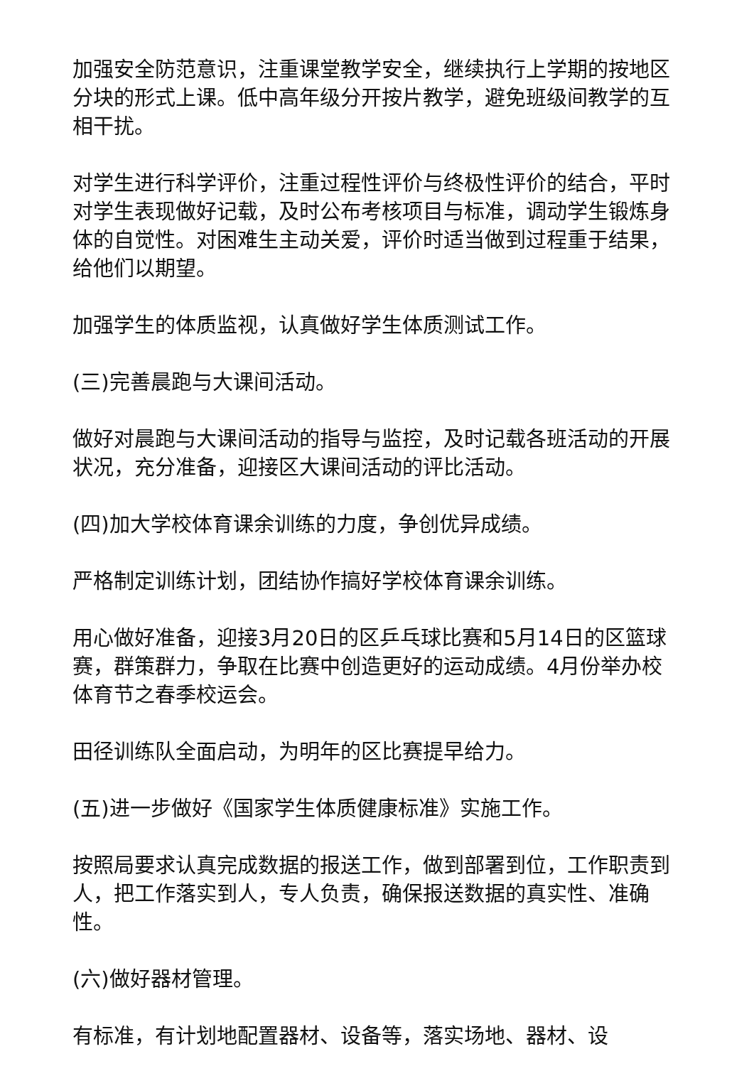加强安全防范意识，注重课堂教学安全，继续执行上学期的按地区分块的形式上课。低中高年级分开按片教学，避免班级间教学的互相干扰。
对学生进行科学评价，注重过程性评价与终极性评价的结合，平时对学生表现做好记载，及时公布考核项目与标准，调动学生锻炼身体的自觉性。对困难生主动关爱，评价时适当做到过程重于结果，给他们以期望。
加强学生的体质监视，认真做好学生体质测试工作。
(三)完善晨跑与大课间活动。
做好对晨跑与大课间活动的指导与监控，及时记载各班活动的开展状况，充分准备，迎接区大课间活动的评比活动。
(四)加大学校体育课余训练的力度，争创优异成绩。
严格制定训练计划，团结协作搞好学校体育课余训练。
用心做好准备，迎接3月20日的区乒乓球比赛和5月14日的区篮球赛，群策群力，争取在比赛中创造更好的运动成绩。4月份举办校体育节之春季校运会。
田径训练队全面启动，为明年的区比赛提早给力。
(五)进一步做好《国家学生体质健康标准》实施工作。
按照局要求认真完成数据的报送工作，做到部署到位，工作职责到人，把工作落实到人，专人负责，确保报送数据的真实性、准确性。
(六)做好器材管理。
有标准，有计划地配置器材、设备等，落实场地、器材、设